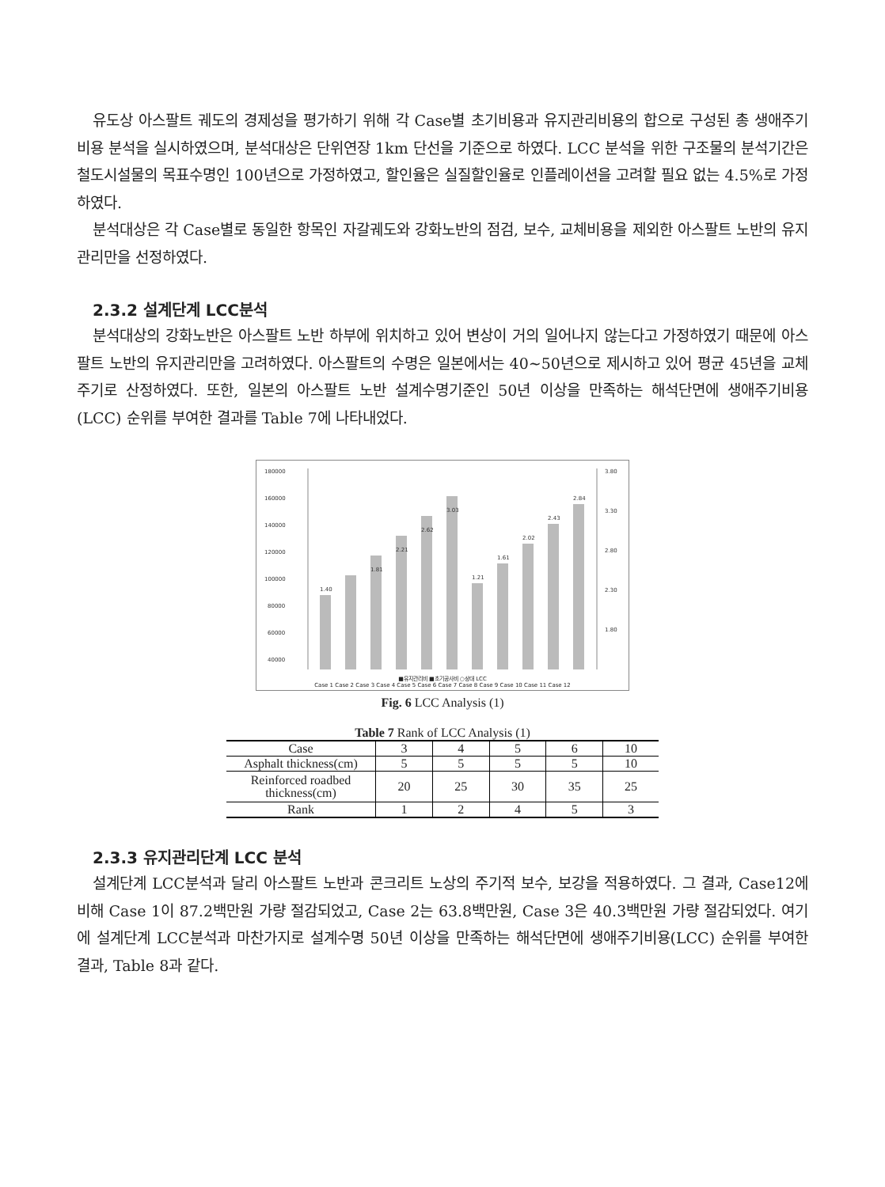유도상 아스팔트 궤도의 경제성을 평가하기 위해 각 Case별 초기비용과 유지관리비용의 합으로 구성된 총 생애주기비용 분석을 실시하였으며, 분석대상은 단위연장 1km 단선을 기준으로 하였다. LCC 분석을 위한 구조물의 분석기간은 철도시설물의 목표수명인 100년으로 가정하였고, 할인율은 실질할인율로 인플레이션을 고려할 필요 없는 4.5%로 가정하였다.
분석대상은 각 Case별로 동일한 항목인 자갈궤도와 강화노반의 점검, 보수, 교체비용을 제외한 아스팔트 노반의 유지관리만을 선정하였다.
2.3.2 설계단계 LCC분석
분석대상의 강화노반은 아스팔트 노반 하부에 위치하고 있어 변상이 거의 일어나지 않는다고 가정하였기 때문에 아스팔트 노반의 유지관리만을 고려하였다. 아스팔트의 수명은 일본에서는 40~50년으로 제시하고 있어 평균 45년을 교체주기로 산정하였다. 또한, 일본의 아스팔트 노반 설계수명기준인 50년 이상을 만족하는 해석단면에 생애주기비용(LCC) 순위를 부여한 결과를 Table 7에 나타내었다.
180000
160000
140000
120000
100000
80000
60000
40000
3.80
3.30
2.80
2.30
1.80
1.40
1.81
2.21
2.62
3.03
1.21
1.61
2.02
2.43
2.84
■유지관리비 ■초기공사비 ○상대 LCC
Case 1 Case 2 Case 3 Case 4 Case 5 Case 6 Case 7 Case 8 Case 9 Case 10 Case 11 Case 12
Fig. 6 LCC Analysis (1)
Table 7 Rank of LCC Analysis (1)
| Case | 3 | 4 | 5 | 6 | 10 |
| Asphalt thickness(cm) | 5 | 5 | 5 | 5 | 10 |
| Reinforced roadbed thickness(cm) | 20 | 25 | 30 | 35 | 25 |
| Rank | 1 | 2 | 4 | 5 | 3 |
2.3.3 유지관리단계 LCC 분석
설계단계 LCC분석과 달리 아스팔트 노반과 콘크리트 노상의 주기적 보수, 보강을 적용하였다. 그 결과, Case12에 비해 Case 1이 87.2백만원 가량 절감되었고, Case 2는 63.8백만원, Case 3은 40.3백만원 가량 절감되었다. 여기에 설계단계 LCC분석과 마찬가지로 설계수명 50년 이상을 만족하는 해석단면에 생애주기비용(LCC) 순위를 부여한 결과, Table 8과 같다.